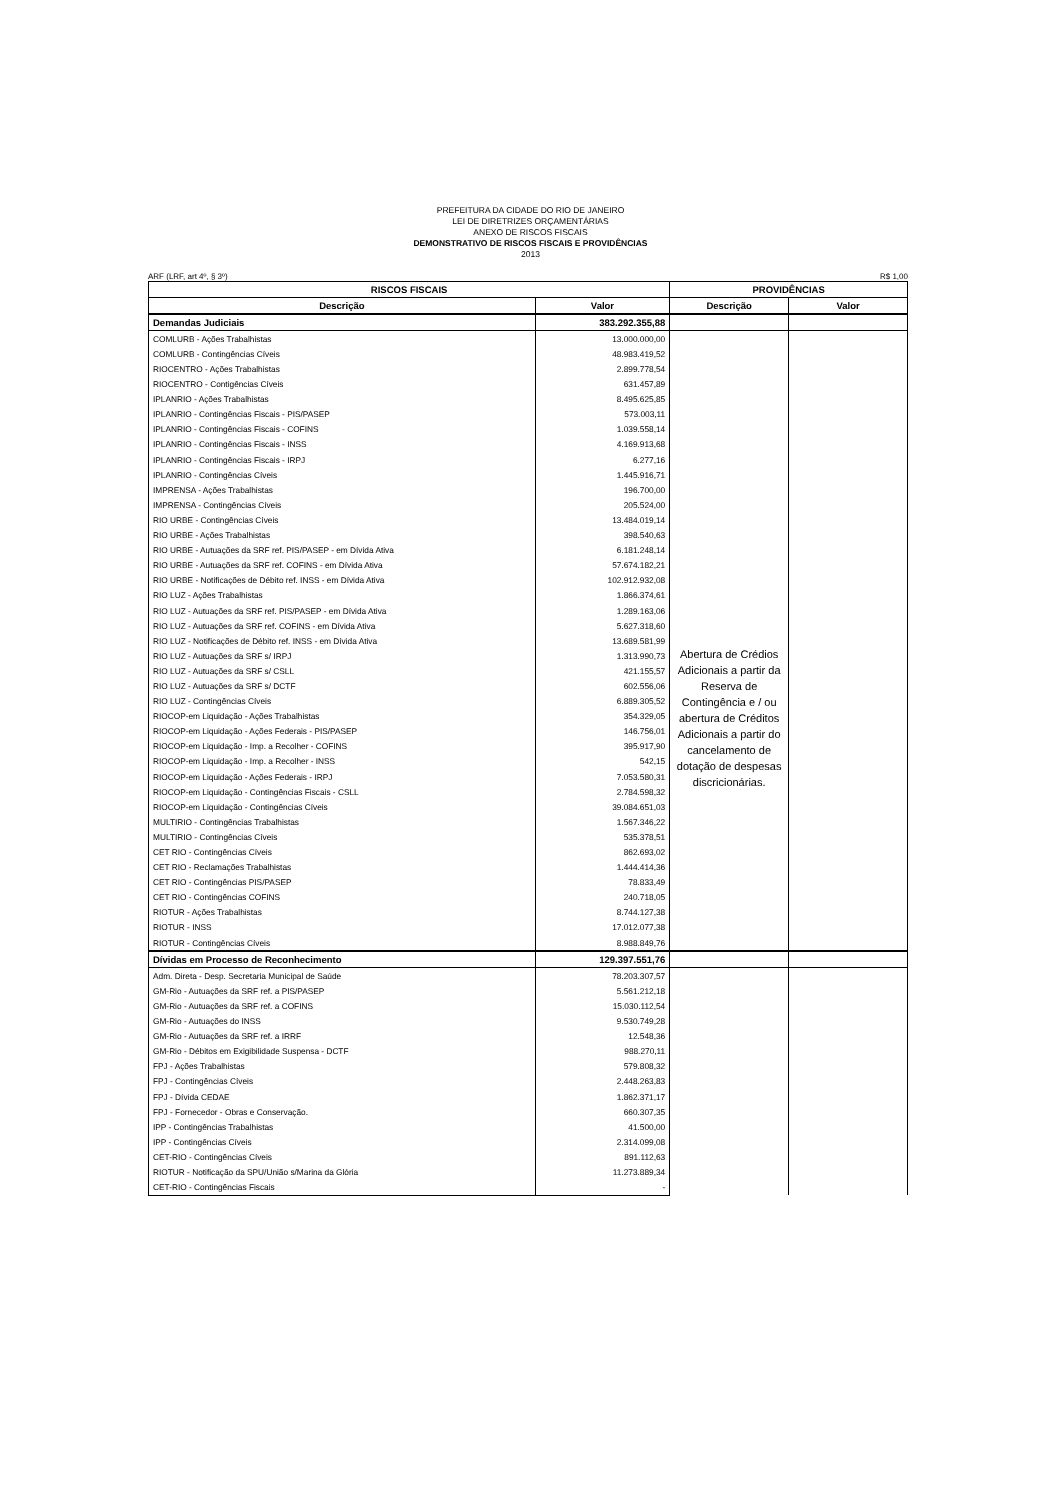PREFEITURA DA CIDADE DO RIO DE JANEIRO
LEI DE DIRETRIZES ORÇAMENTÁRIAS
ANEXO DE RISCOS FISCAIS
DEMONSTRATIVO DE RISCOS FISCAIS E PROVIDÊNCIAS
2013
ARF (LRF, art 4º, § 3º) R$ 1,00
| RISCOS FISCAIS | | PROVIDÊNCIAS | |
| --- | --- | --- | --- |
| Descrição | Valor | Descrição | Valor |
| Demandas Judiciais | 383.292.355,88 | | |
| COMLURB - Ações Trabalhistas | 13.000.000,00 | Abertura de Crédios Adicionais a partir da Reserva de Contingência e / ou abertura de Créditos Adicionais a partir do cancelamento de dotação de despesas discricionárias. | |
| COMLURB - Contingências Cíveis | 48.983.419,52 | | |
| RIOCENTRO - Ações Trabalhistas | 2.899.778,54 | | |
| RIOCENTRO - Contigências Cíveis | 631.457,89 | | |
| IPLANRIO - Ações Trabalhistas | 8.495.625,85 | | |
| IPLANRIO - Contingências Fiscais - PIS/PASEP | 573.003,11 | | |
| IPLANRIO - Contingências Fiscais - COFINS | 1.039.558,14 | | |
| IPLANRIO - Contingências Fiscais - INSS | 4.169.913,68 | | |
| IPLANRIO - Contingências Fiscais - IRPJ | 6.277,16 | | |
| IPLANRIO - Contingências Cíveis | 1.445.916,71 | | |
| IMPRENSA - Ações Trabalhistas | 196.700,00 | | |
| IMPRENSA - Contingências Cíveis | 205.524,00 | | |
| RIO URBE - Contingências Cíveis | 13.484.019,14 | | |
| RIO URBE - Ações Trabalhistas | 398.540,63 | | |
| RIO URBE - Autuações da SRF ref. PIS/PASEP - em Dívida Ativa | 6.181.248,14 | | |
| RIO URBE - Autuações da SRF ref. COFINS - em Dívida Ativa | 57.674.182,21 | | |
| RIO URBE - Notificações de Débito ref. INSS - em Dívida Ativa | 102.912.932,08 | | |
| RIO LUZ - Ações Trabalhistas | 1.866.374,61 | | |
| RIO LUZ - Autuações da SRF ref. PIS/PASEP - em Dívida Ativa | 1.289.163,06 | | |
| RIO LUZ - Autuações da SRF ref. COFINS - em Dívida Ativa | 5.627.318,60 | | |
| RIO LUZ - Notificações de Débito ref. INSS - em Dívida Ativa | 13.689.581,99 | | |
| RIO LUZ - Autuações da SRF s/ IRPJ | 1.313.990,73 | | |
| RIO LUZ - Autuações da SRF s/ CSLL | 421.155,57 | | |
| RIO LUZ - Autuações da SRF s/ DCTF | 602.556,06 | | |
| RIO LUZ - Contingências Cíveis | 6.889.305,52 | | |
| RIOCOP-em Liquidação - Ações Trabalhistas | 354.329,05 | | |
| RIOCOP-em Liquidação - Ações Federais - PIS/PASEP | 146.756,01 | | |
| RIOCOP-em Liquidação - Imp. a Recolher - COFINS | 395.917,90 | | |
| RIOCOP-em Liquidação - Imp. a Recolher - INSS | 542,15 | | |
| RIOCOP-em Liquidação - Ações Federais - IRPJ | 7.053.580,31 | | |
| RIOCOP-em Liquidação - Contingências Fiscais - CSLL | 2.784.598,32 | | |
| RIOCOP-em Liquidação - Contingências Cíveis | 39.084.651,03 | | |
| MULTIRIO - Contingências Trabalhistas | 1.567.346,22 | | |
| MULTIRIO - Contingências Cíveis | 535.378,51 | | |
| CET RIO - Contingências Cíveis | 862.693,02 | | |
| CET RIO - Reclamações Trabalhistas | 1.444.414,36 | | |
| CET RIO - Contingências PIS/PASEP | 78.833,49 | | |
| CET RIO - Contingências COFINS | 240.718,05 | | |
| RIOTUR - Ações Trabalhistas | 8.744.127,38 | | |
| RIOTUR - INSS | 17.012.077,38 | | |
| RIOTUR - Contingências Cíveis | 8.988.849,76 | | |
| Dívidas em Processo de Reconhecimento | 129.397.551,76 | | |
| Adm. Direta - Desp. Secretaria Municipal de Saúde | 78.203.307,57 | | |
| GM-Rio - Autuações da SRF ref. a PIS/PASEP | 5.561.212,18 | | |
| GM-Rio - Autuações da SRF ref. a COFINS | 15.030.112,54 | | |
| GM-Rio - Autuações do INSS | 9.530.749,28 | | |
| GM-Rio - Autuações da SRF ref. a IRRF | 12.548,36 | | |
| GM-Rio - Débitos em Exigibilidade Suspensa - DCTF | 988.270,11 | | |
| FPJ - Ações Trabalhistas | 579.808,32 | | |
| FPJ - Contingências Cíveis | 2.448.263,83 | | |
| FPJ - Dívida CEDAE | 1.862.371,17 | | |
| FPJ - Fornecedor - Obras e Conservação. | 660.307,35 | | |
| IPP - Contingências Trabalhistas | 41.500,00 | | |
| IPP - Contingências Cíveis | 2.314.099,08 | | |
| CET-RIO - Contingências Cíveis | 891.112,63 | | |
| RIOTUR - Notificação da SPU/União s/Marina da Glória | 11.273.889,34 | | |
| CET-RIO - Contingências Fiscais | - | | |